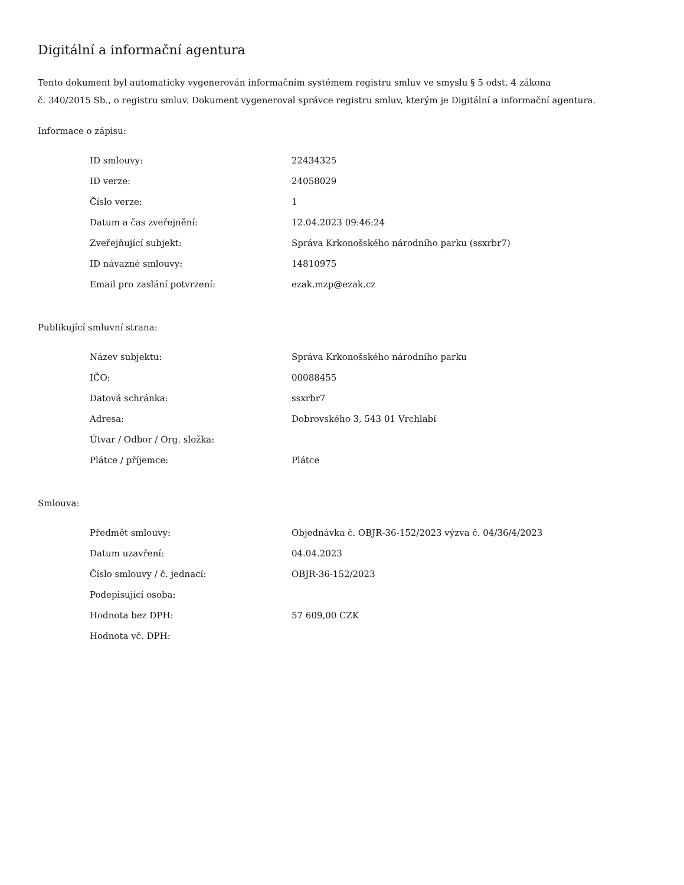Digitální a informační agentura
Tento dokument byl automaticky vygenerován informačním systémem registru smluv ve smyslu § 5 odst. 4 zákona
č. 340/2015 Sb., o registru smluv. Dokument vygeneroval správce registru smluv, kterým je Digitální a informační agentura.
Informace o zápisu:
| ID smlouvy: | 22434325 |
| ID verze: | 24058029 |
| Číslo verze: | 1 |
| Datum a čas zveřejnění: | 12.04.2023 09:46:24 |
| Zveřejňující subjekt: | Správa Krkonošského národního parku (ssxrbr7) |
| ID návazné smlouvy: | 14810975 |
| Email pro zaslání potvrzení: | ezak.mzp@ezak.cz |
Publikující smluvní strana:
| Název subjektu: | Správa Krkonošského národního parku |
| IČO: | 00088455 |
| Datová schránka: | ssxrbr7 |
| Adresa: | Dobrovského 3, 543 01 Vrchlabí |
| Útvar / Odbor / Org. složka: | |
| Plátce / příjemce: | Plátce |
Smlouva:
| Předmět smlouvy: | Objednávka č. OBJR-36-152/2023 výzva č. 04/36/4/2023 |
| Datum uzavření: | 04.04.2023 |
| Číslo smlouvy / č. jednací: | OBJR-36-152/2023 |
| Podepisující osoba: | |
| Hodnota bez DPH: | 57 609,00 CZK |
| Hodnota vč. DPH: | |